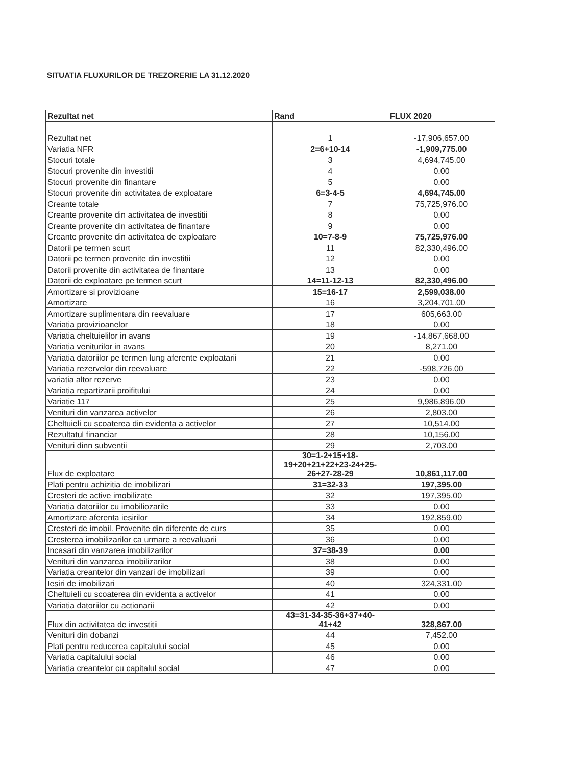SITUATIA FLUXURILOR DE TREZORERIE LA 31.12.2020
| Rezultat net | Rand | FLUX 2020 |
| --- | --- | --- |
| Rezultat net | 1 | -17,906,657.00 |
| Variatia NFR | 2=6+10-14 | -1,909,775.00 |
| Stocuri totale | 3 | 4,694,745.00 |
| Stocuri provenite din investitii | 4 | 0.00 |
| Stocuri provenite din finantare | 5 | 0.00 |
| Stocuri provenite din activitatea de exploatare | 6=3-4-5 | 4,694,745.00 |
| Creante totale | 7 | 75,725,976.00 |
| Creante provenite din activitatea de investitii | 8 | 0.00 |
| Creante provenite din activitatea de finantare | 9 | 0.00 |
| Creante provenite din activitatea de exploatare | 10=7-8-9 | 75,725,976.00 |
| Datorii pe termen scurt | 11 | 82,330,496.00 |
| Datorii pe termen provenite din investitii | 12 | 0.00 |
| Datorii provenite din activitatea de finantare | 13 | 0.00 |
| Datorii de exploatare pe termen scurt | 14=11-12-13 | 82,330,496.00 |
| Amortizare si provizioane | 15=16-17 | 2,599,038.00 |
| Amortizare | 16 | 3,204,701.00 |
| Amortizare suplimentara din reevaluare | 17 | 605,663.00 |
| Variatia provizioanelor | 18 | 0.00 |
| Variatia cheltuielilor in avans | 19 | -14,867,668.00 |
| Variatia veniturilor in avans | 20 | 8,271.00 |
| Variatia datoriilor pe termen lung aferente exploatarii | 21 | 0.00 |
| Variatia rezervelor din reevaluare | 22 | -598,726.00 |
| variatia altor rezerve | 23 | 0.00 |
| Variatia repartizarii proifitului | 24 | 0.00 |
| Variatie 117 | 25 | 9,986,896.00 |
| Venituri din vanzarea activelor | 26 | 2,803.00 |
| Cheltuieli cu scoaterea din evidenta a activelor | 27 | 10,514.00 |
| Rezultatul financiar | 28 | 10,156.00 |
| Venituri dinn subventii | 29 | 2,703.00 |
| Flux de exploatare | 30=1-2+15+18- 19+20+21+22+23-24+25- 26+27-28-29 | 10,861,117.00 |
| Plati pentru achizitia de imobilizari | 31=32-33 | 197,395.00 |
| Cresteri de active imobilizate | 32 | 197,395.00 |
| Variatia datoriilor cu imobiliozarile | 33 | 0.00 |
| Amortizare aferenta iesirilor | 34 | 192,859.00 |
| Cresteri de imobil. Provenite din diferente de curs | 35 | 0.00 |
| Cresterea imobilizarilor ca urmare a reevaluarii | 36 | 0.00 |
| Incasari din vanzarea imobilizarilor | 37=38-39 | 0.00 |
| Venituri din vanzarea imobilizarilor | 38 | 0.00 |
| Variatia creantelor din vanzari de imobilizari | 39 | 0.00 |
| Iesiri de imobilizari | 40 | 324,331.00 |
| Cheltuieli cu scoaterea din evidenta a activelor | 41 | 0.00 |
| Variatia datoriilor cu actionarii | 42 | 0.00 |
| Flux din activitatea de investitii | 43=31-34-35-36+37+40- 41+42 | 328,867.00 |
| Venituri din dobanzi | 44 | 7,452.00 |
| Plati pentru reducerea capitalului social | 45 | 0.00 |
| Variatia capitalului social | 46 | 0.00 |
| Variatia creantelor cu capitalul social | 47 | 0.00 |